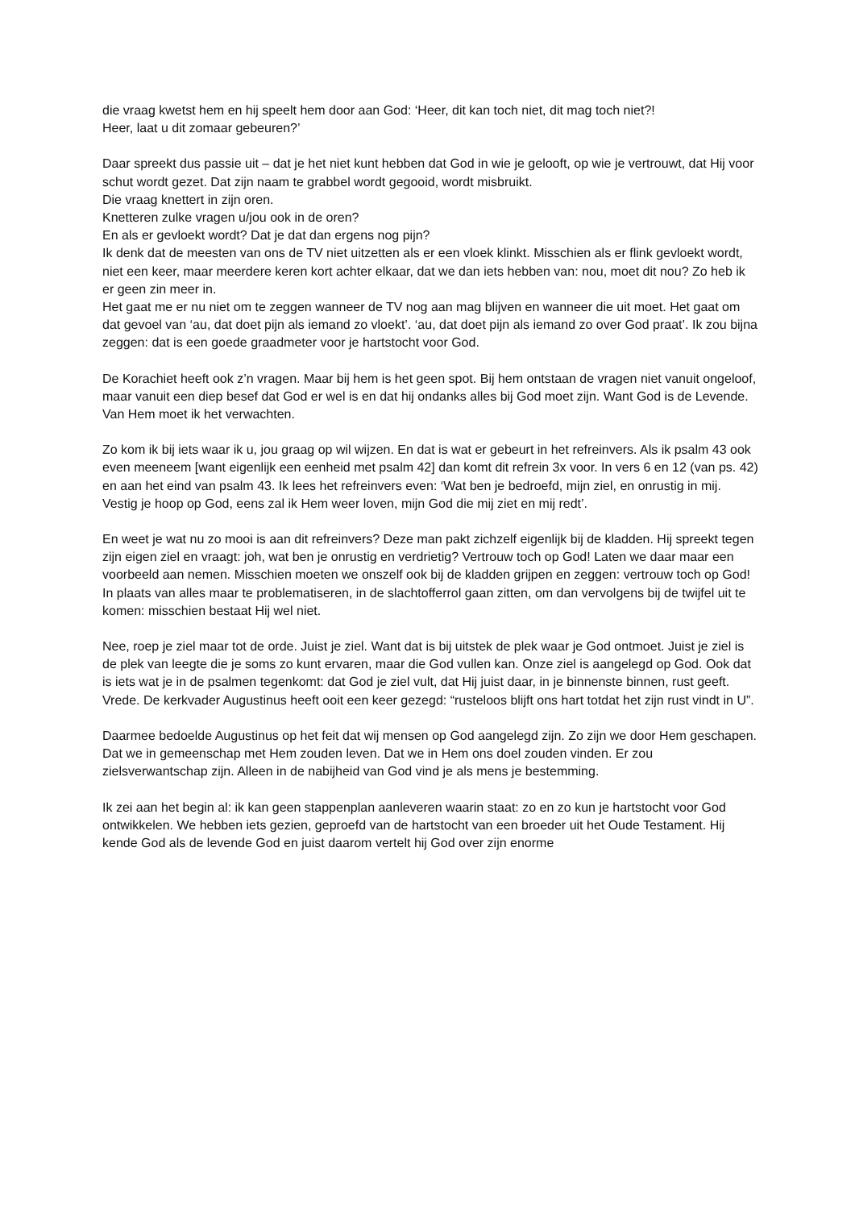die vraag kwetst hem en hij speelt hem door aan God: ‘Heer, dit kan toch niet, dit mag toch niet?!
Heer, laat u dit zomaar gebeuren?’
Daar spreekt dus passie uit – dat je het niet kunt hebben dat God in wie je gelooft, op wie je vertrouwt, dat Hij voor schut wordt gezet. Dat zijn naam te grabbel wordt gegooid, wordt misbruikt.
Die vraag knettert in zijn oren.
Knetteren zulke vragen u/jou ook in de oren?
En als er gevloekt wordt? Dat je dat dan ergens nog pijn?
Ik denk dat de meesten van ons de TV niet uitzetten als er een vloek klinkt. Misschien als er flink gevloekt wordt, niet een keer, maar meerdere keren kort achter elkaar, dat we dan iets hebben van: nou, moet dit nou? Zo heb ik er geen zin meer in.
Het gaat me er nu niet om te zeggen wanneer de TV nog aan mag blijven en wanneer die uit moet. Het gaat om dat gevoel van ‘au, dat doet pijn als iemand zo vloekt’. ‘au, dat doet pijn als iemand zo over God praat’. Ik zou bijna zeggen: dat is een goede graadmeter voor je hartstocht voor God.
De Korachiet heeft ook z’n vragen. Maar bij hem is het geen spot. Bij hem ontstaan de vragen niet vanuit ongeloof, maar vanuit een diep besef dat God er wel is en dat hij ondanks alles bij God moet zijn. Want God is de Levende. Van Hem moet ik het verwachten.
Zo kom ik bij iets waar ik u, jou graag op wil wijzen. En dat is wat er gebeurt in het refreinvers. Als ik psalm 43 ook even meeneem [want eigenlijk een eenheid met psalm 42] dan komt dit refrein 3x voor. In vers 6 en 12 (van ps. 42) en aan het eind van psalm 43. Ik lees het refreinvers even: ‘Wat ben je bedroefd, mijn ziel, en onrustig in mij. Vestig je hoop op God, eens zal ik Hem weer loven, mijn God die mij ziet en mij redt’.
En weet je wat nu zo mooi is aan dit refreinvers? Deze man pakt zichzelf eigenlijk bij de kladden. Hij spreekt tegen zijn eigen ziel en vraagt: joh, wat ben je onrustig en verdrietig? Vertrouw toch op God! Laten we daar maar een voorbeeld aan nemen. Misschien moeten we onszelf ook bij de kladden grijpen en zeggen: vertrouw toch op God! In plaats van alles maar te problematiseren, in de slachtofferrol gaan zitten, om dan vervolgens bij de twijfel uit te komen: misschien bestaat Hij wel niet.
Nee, roep je ziel maar tot de orde. Juist je ziel. Want dat is bij uitstek de plek waar je God ontmoet. Juist je ziel is de plek van leegte die je soms zo kunt ervaren, maar die God vullen kan. Onze ziel is aangelegd op God. Ook dat is iets wat je in de psalmen tegenkomt: dat God je ziel vult, dat Hij juist daar, in je binnenste binnen, rust geeft. Vrede. De kerkvader Augustinus heeft ooit een keer gezegd: “rusteloos blijft ons hart totdat het zijn rust vindt in U”.
Daarmee bedoelde Augustinus op het feit dat wij mensen op God aangelegd zijn. Zo zijn we door Hem geschapen. Dat we in gemeenschap met Hem zouden leven. Dat we in Hem ons doel zouden vinden. Er zou zielsverwantschap zijn. Alleen in de nabijheid van God vind je als mens je bestemming.
Ik zei aan het begin al: ik kan geen stappenplan aanleveren waarin staat: zo en zo kun je hartstocht voor God ontwikkelen. We hebben iets gezien, geproefd van de hartstocht van een broeder uit het Oude Testament. Hij kende God als de levende God en juist daarom vertelt hij God over zijn enorme